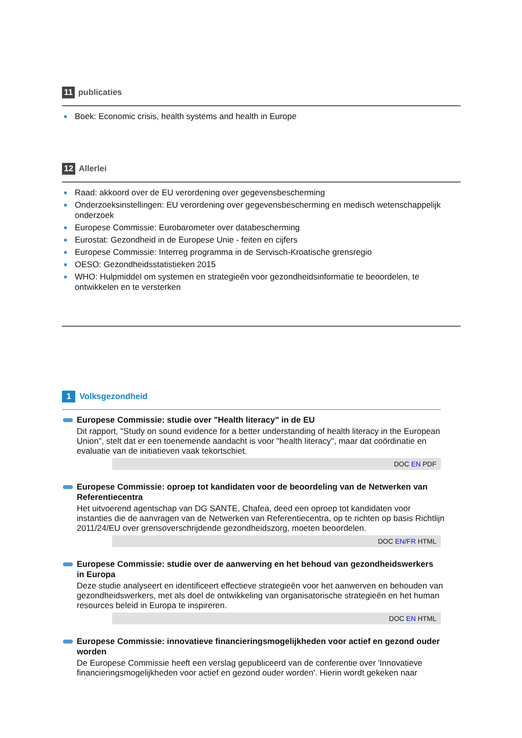11 publicaties
Boek: Economic crisis, health systems and health in Europe
12 Allerlei
Raad: akkoord over de EU verordening over gegevensbescherming
Onderzoeksinstellingen: EU verordening over gegevensbescherming en medisch wetenschappelijk onderzoek
Europese Commissie: Eurobarometer over databescherming
Eurostat: Gezondheid in de Europese Unie - feiten en cijfers
Europese Commissie: Interreg programma in de Servisch-Kroatische grensregio
OESO: Gezondheidsstatistieken 2015
WHO: Hulpmiddel om systemen en strategieën voor gezondheidsinformatie te beoordelen, te ontwikkelen en te versterken
1 Volksgezondheid
Europese Commissie: studie over "Health literacy" in de EU
Dit rapport, "Study on sound evidence for a better understanding of health literacy in the European Union", stelt dat er een toenemende aandacht is voor "health literacy", maar dat coördinatie en evaluatie van de initiatieven vaak tekortschiet.
DOC EN PDF
Europese Commissie: oproep tot kandidaten voor de beoordeling van de Netwerken van Referentiecentra
Het uitvoerend agentschap van DG SANTE, Chafea, deed een oproep tot kandidaten voor instanties die de aanvragen van de Netwerken van Referentiecentra, op te richten op basis Richtlijn 2011/24/EU over grensoverschrijdende gezondheidszorg, moeten beoordelen.
DOC EN/FR HTML
Europese Commissie: studie over de aanwerving en het behoud van gezondheidswerkers in Europa
Deze studie analyseert en identificeert effectieve strategieën voor het aanwerven en behouden van gezondheidswerkers, met als doel de ontwikkeling van organisatorische strategieën en het human resources beleid in Europa te inspireren.
DOC EN HTML
Europese Commissie: innovatieve financieringsmogelijkheden voor actief en gezond ouder worden
De Europese Commissie heeft een verslag gepubliceerd van de conferentie over 'Innovatieve financieringsmogelijkheden voor actief en gezond ouder worden'. Hierin wordt gekeken naar